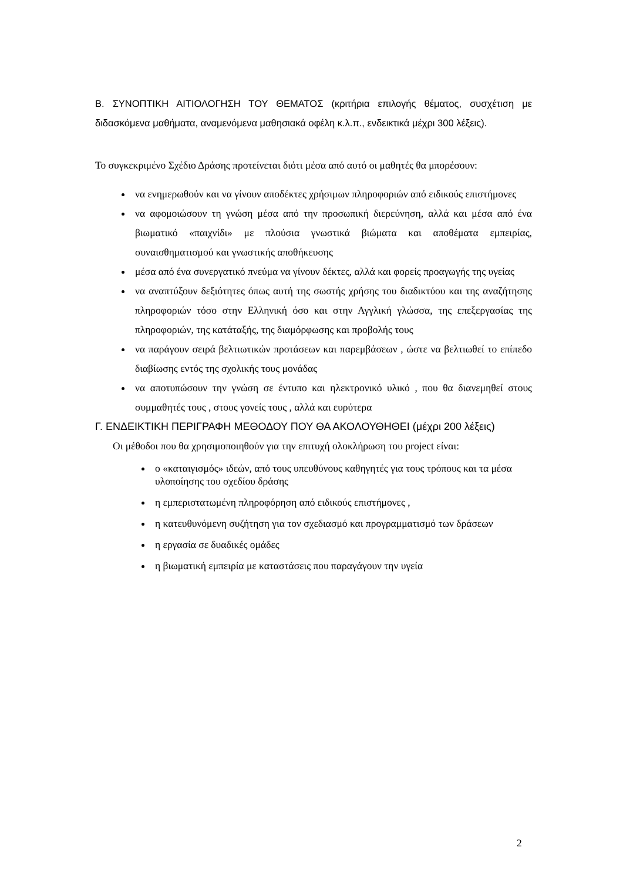Β. ΣΥΝΟΠΤΙΚΗ ΑΙΤΙΟΛΟΓΗΣΗ ΤΟΥ ΘΕΜΑΤΟΣ (κριτήρια επιλογής θέματος, συσχέτιση με διδασκόμενα μαθήματα, αναμενόμενα μαθησιακά οφέλη κ.λ.π., ενδεικτικά μέχρι 300 λέξεις).
Το συγκεκριμένο Σχέδιο Δράσης προτείνεται διότι μέσα από αυτό οι μαθητές θα μπορέσουν:
να ενημερωθούν και να γίνουν αποδέκτες χρήσιμων πληροφοριών από ειδικούς επιστήμονες
να αφομοιώσουν τη γνώση μέσα από την προσωπική διερεύνηση, αλλά και μέσα από ένα βιωματικό «παιχνίδι» με πλούσια γνωστικά βιώματα και αποθέματα εμπειρίας, συναισθηματισμού και γνωστικής αποθήκευσης
μέσα από ένα συνεργατικό πνεύμα να γίνουν δέκτες, αλλά και φορείς προαγωγής της υγείας
να αναπτύξουν δεξιότητες όπως αυτή της σωστής χρήσης του διαδικτύου και της αναζήτησης πληροφοριών τόσο στην Ελληνική όσο και στην Αγγλική γλώσσα, της επεξεργασίας της πληροφοριών, της κατάταξής, της διαμόρφωσης και προβολής τους
να παράγουν σειρά βελτιωτικών προτάσεων και παρεμβάσεων , ώστε να βελτιωθεί το επίπεδο διαβίωσης εντός της σχολικής τους μονάδας
να αποτυπώσουν την γνώση σε έντυπο και ηλεκτρονικό υλικό , που θα διανεμηθεί στους συμμαθητές τους , στους γονείς τους , αλλά και ευρύτερα
Γ. ΕΝΔΕΙΚΤΙΚΗ ΠΕΡΙΓΡΑΦΗ ΜΕΘΟΔΟΥ ΠΟΥ ΘΑ ΑΚΟΛΟΥΘΗΘΕΙ (μέχρι 200 λέξεις)
Οι μέθοδοι που θα χρησιμοποιηθούν για την επιτυχή ολοκλήρωση του project είναι:
ο «καταιγισμός» ιδεών, από τους υπευθύνους καθηγητές για τους τρόπους και τα μέσα υλοποίησης του σχεδίου δράσης
η εμπεριστατωμένη πληροφόρηση από ειδικούς επιστήμονες ,
η κατευθυνόμενη συζήτηση για τον σχεδιασμό και προγραμματισμό των δράσεων
η εργασία σε δυαδικές ομάδες
η βιωματική εμπειρία με καταστάσεις που παραγάγουν την υγεία
2